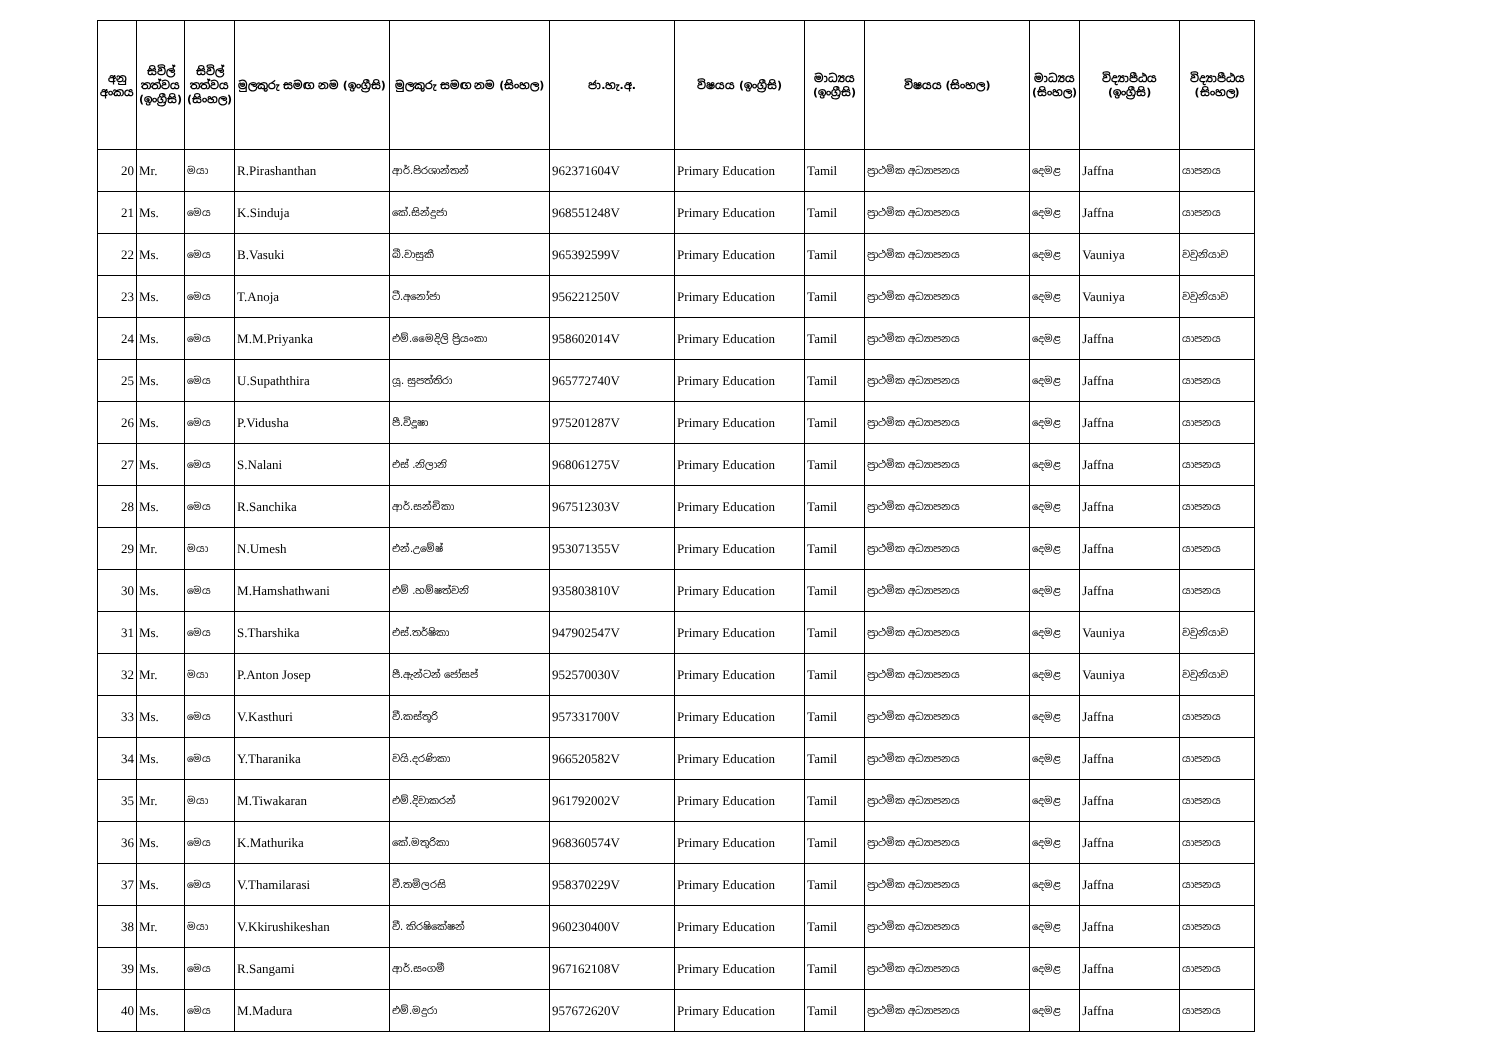| අනු අංකය | සිවිල් තත්වය (ඉංග්‍රීසි) | සිවිල් තත්වය (සිංහල) | මුලකුරු සමඟ නම (ඉංග්‍රීසි) | මුලකුරු සමඟ නම (සිංහල) | ජා.හැ.අ. | විෂයය (ඉංග්‍රීසි) | මාධ්‍යය (ඉංග්‍රීසි) | විෂයය (සිංහල) | මාධ්‍යය (සිංහල) | විද්‍යාපීඨය (ඉංග්‍රීසි) | විද්‍යාපීඨය (සිංහල) |
| --- | --- | --- | --- | --- | --- | --- | --- | --- | --- | --- | --- |
| 20 | Mr. | මයා | R.Pirashanthan | ආර්.පිරශාන්තන් | 962371604V | Primary Education | Tamil | ප්‍රාථමික අධ්‍යාපනය | දෙමළ | Jaffna | යාපනය |
| 21 | Ms. | මෙය | K.Sinduja | කේ.සින්දුජා | 968551248V | Primary Education | Tamil | ප්‍රාථමික අධ්‍යාපනය | දෙමළ | Jaffna | යාපනය |
| 22 | Ms. | මෙය | B.Vasuki | බී.වාසුකී | 965392599V | Primary Education | Tamil | ප්‍රාථමික අධ්‍යාපනය | දෙමළ | Vauniya | වවුනියාව |
| 23 | Ms. | මෙය | T.Anoja | ටී.අනෝජා | 956221250V | Primary Education | Tamil | ප්‍රාථමික අධ්‍යාපනය | දෙමළ | Vauniya | වවුනියාව |
| 24 | Ms. | මෙය | M.M.Priyanka | එම්.මෛදිලි ප්‍රියංකා | 958602014V | Primary Education | Tamil | ප්‍රාථමික අධ්‍යාපනය | දෙමළ | Jaffna | යාපනය |
| 25 | Ms. | මෙය | U.Supaththira | යූ. සුපත්තිරා | 965772740V | Primary Education | Tamil | ප්‍රාථමික අධ්‍යාපනය | දෙමළ | Jaffna | යාපනය |
| 26 | Ms. | මෙය | P.Vidusha | පී.විදූෂා | 975201287V | Primary Education | Tamil | ප්‍රාථමික අධ්‍යාපනය | දෙමළ | Jaffna | යාපනය |
| 27 | Ms. | මෙය | S.Nalani | එස් .නිලානි | 968061275V | Primary Education | Tamil | ප්‍රාථමික අධ්‍යාපනය | දෙමළ | Jaffna | යාපනය |
| 28 | Ms. | මෙය | R.Sanchika | ආර්.සන්චිකා | 967512303V | Primary Education | Tamil | ප්‍රාථමික අධ්‍යාපනය | දෙමළ | Jaffna | යාපනය |
| 29 | Mr. | මයා | N.Umesh | එන්.උමේෂ් | 953071355V | Primary Education | Tamil | ප්‍රාථමික අධ්‍යාපනය | දෙමළ | Jaffna | යාපනය |
| 30 | Ms. | මෙය | M.Hamshathwani | එම් .හම්ෂත්වනි | 935803810V | Primary Education | Tamil | ප්‍රාථමික අධ්‍යාපනය | දෙමළ | Jaffna | යාපනය |
| 31 | Ms. | මෙය | S.Tharshika | එස්.තර්ෂිකා | 947902547V | Primary Education | Tamil | ප්‍රාථමික අධ්‍යාපනය | දෙමළ | Vauniya | වවුනියාව |
| 32 | Mr. | මයා | P.Anton Josep | පී.ඇන්ටන් ජෝසප් | 952570030V | Primary Education | Tamil | ප්‍රාථමික අධ්‍යාපනය | දෙමළ | Vauniya | වවුනියාව |
| 33 | Ms. | මෙය | V.Kasthuri | වී.කස්තූරි | 957331700V | Primary Education | Tamil | ප්‍රාථමික අධ්‍යාපනය | දෙමළ | Jaffna | යාපනය |
| 34 | Ms. | මෙය | Y.Tharanika | වයි.දරණිකා | 966520582V | Primary Education | Tamil | ප්‍රාථමික අධ්‍යාපනය | දෙමළ | Jaffna | යාපනය |
| 35 | Mr. | මයා | M.Tiwakaran | එම්.දිවාකරන් | 961792002V | Primary Education | Tamil | ප්‍රාථමික අධ්‍යාපනය | දෙමළ | Jaffna | යාපනය |
| 36 | Ms. | මෙය | K.Mathurika | කේ.මතුරිකා | 968360574V | Primary Education | Tamil | ප්‍රාථමික අධ්‍යාපනය | දෙමළ | Jaffna | යාපනය |
| 37 | Ms. | මෙය | V.Thamilarasi | වී.තමිලරසි | 958370229V | Primary Education | Tamil | ප්‍රාථමික අධ්‍යාපනය | දෙමළ | Jaffna | යාපනය |
| 38 | Mr. | මයා | V.Kkirushikeshan | වී. කිරෂිකේෂන් | 960230400V | Primary Education | Tamil | ප්‍රාථමික අධ්‍යාපනය | දෙමළ | Jaffna | යාපනය |
| 39 | Ms. | මෙය | R.Sangami | ආර්.සංගමී | 967162108V | Primary Education | Tamil | ප්‍රාථමික අධ්‍යාපනය | දෙමළ | Jaffna | යාපනය |
| 40 | Ms. | මෙය | M.Madura | එම්.මදුරා | 957672620V | Primary Education | Tamil | ප්‍රාථමික අධ්‍යාපනය | දෙමළ | Jaffna | යාපනය |